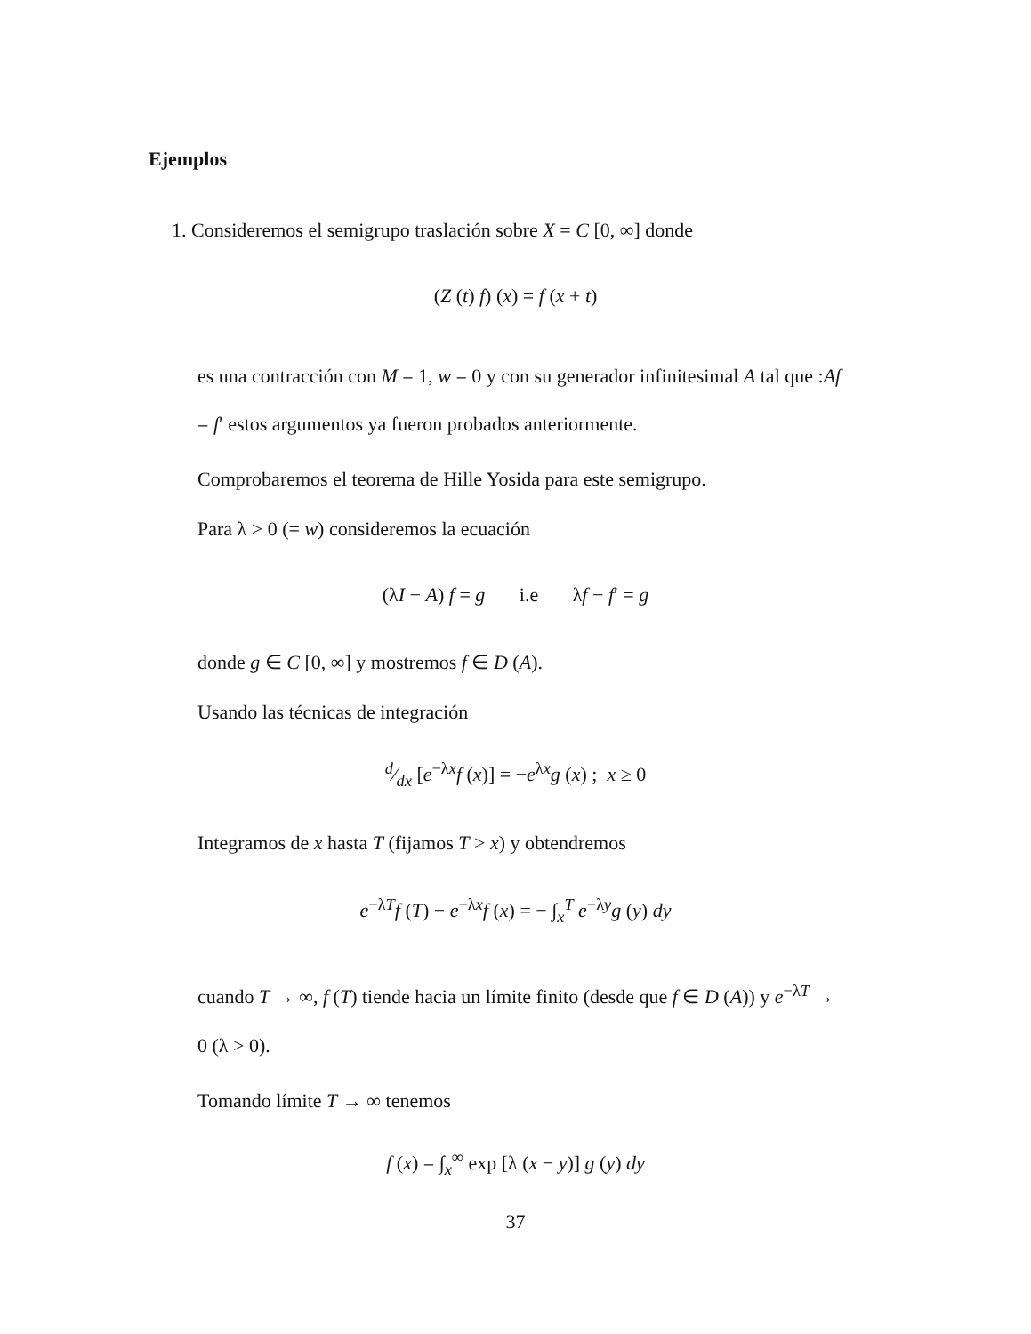Ejemplos
1. Consideremos el semigrupo traslación sobre X = C [0, ∞] donde
(Z (t) f) (x) = f (x + t)
es una contracción con M = 1, w = 0 y con su generador infinitesimal A tal que :Af = f′ estos argumentos ya fueron probados anteriormente.
Comprobaremos el teorema de Hille Yosida para este semigrupo.
Para λ > 0 (= w) consideremos la ecuación
(λI − A) f = g i.e λf − f′ = g
donde g ∈ C [0, ∞] y mostremos f ∈ D (A).
Usando las técnicas de integración
d⁄dx [e<sup>−λx</sup>f (x)] = −e<sup>λx</sup>g (x) ; x ≥ 0
Integramos de x hasta T (fijamos T > x) y obtendremos
e<sup>−λT</sup>f (T) − e<sup>−λx</sup>f (x) = − ∫<sub>x</sub><sup>T</sup> e<sup>−λy</sup>g (y) dy
cuando T → ∞, f (T) tiende hacia un límite finito (desde que f ∈ D (A)) y e<sup>−λT</sup> → 0 (λ > 0).
Tomando límite T → ∞ tenemos
f (x) = ∫<sub>x</sub><sup>∞</sup> exp [λ (x − y)] g (y) dy
37